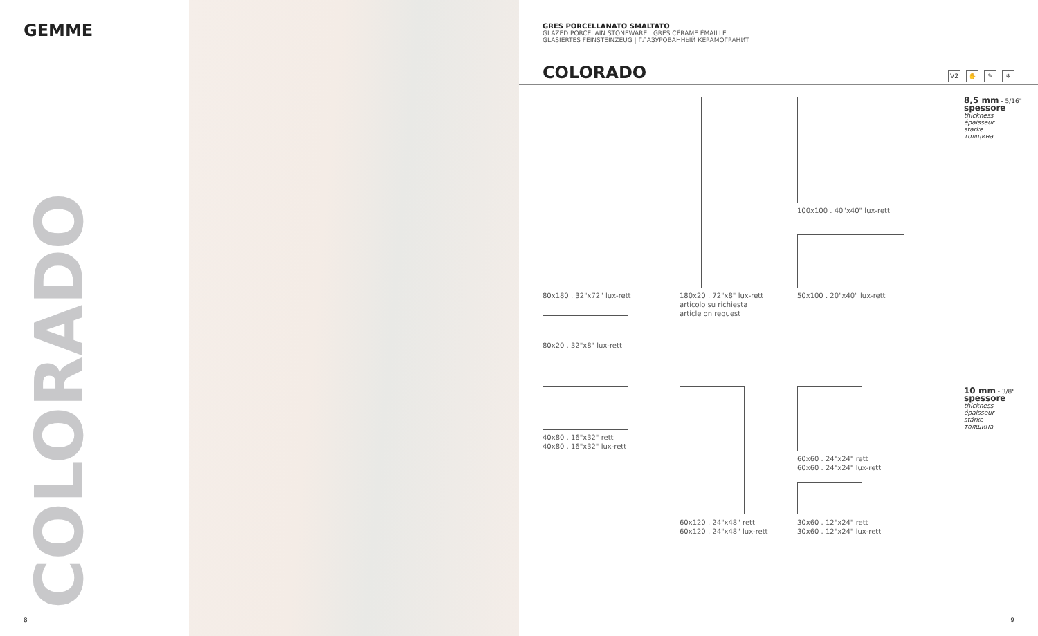GEMME
COLORADO
8
GRES PORCELLANATO SMALTATO
GLAZED PORCELAIN STONEWARE | GRÈS CÉRAME ÉMAILLÉ
GLASIERTES FEINSTEINZEUG | ГЛАЗУРОВАННЫЙ КЕРАМОГРАНИТ
COLORADO
V2 ✋ ✎ ❄
80x180 . 32"x72" lux-rett
80x20 . 32"x8" lux-rett
180x20 . 72"x8" lux-rett
articolo su richiesta
article on request
100x100 . 40"x40" lux-rett
50x100 . 20"x40" lux-rett
8,5 mm - 5/16"
spessore
thickness
épaisseur
stärke
толщина
40x80 . 16"x32" rett
40x80 . 16"x32" lux-rett
60x120 . 24"x48" rett
60x120 . 24"x48" lux-rett
60x60 . 24"x24" rett
60x60 . 24"x24" lux-rett
30x60 . 12"x24" rett
30x60 . 12"x24" lux-rett
10 mm - 3/8"
spessore
thickness
épaisseur
stärke
толщина
9